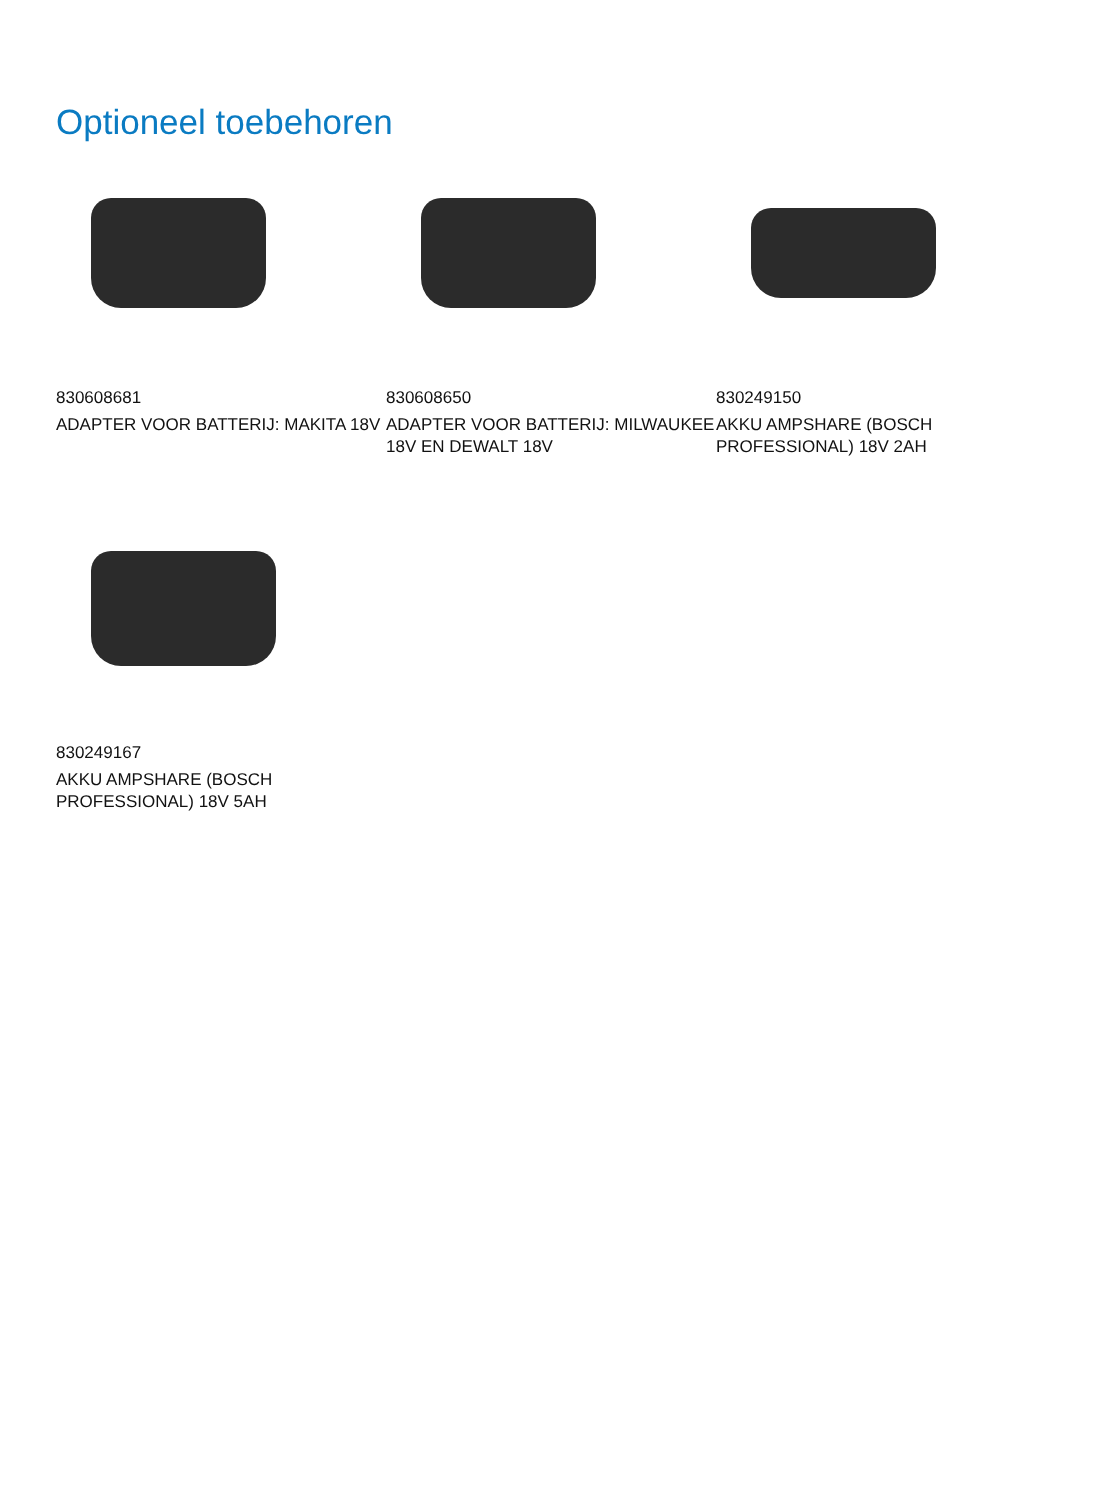Optioneel toebehoren
830608681
ADAPTER VOOR BATTERIJ: MAKITA 18V
830608650
ADAPTER VOOR BATTERIJ: MILWAUKEE 18V EN DEWALT 18V
830249150
AKKU AMPSHARE (BOSCH PROFESSIONAL) 18V 2AH
830249167
AKKU AMPSHARE (BOSCH PROFESSIONAL) 18V 5AH